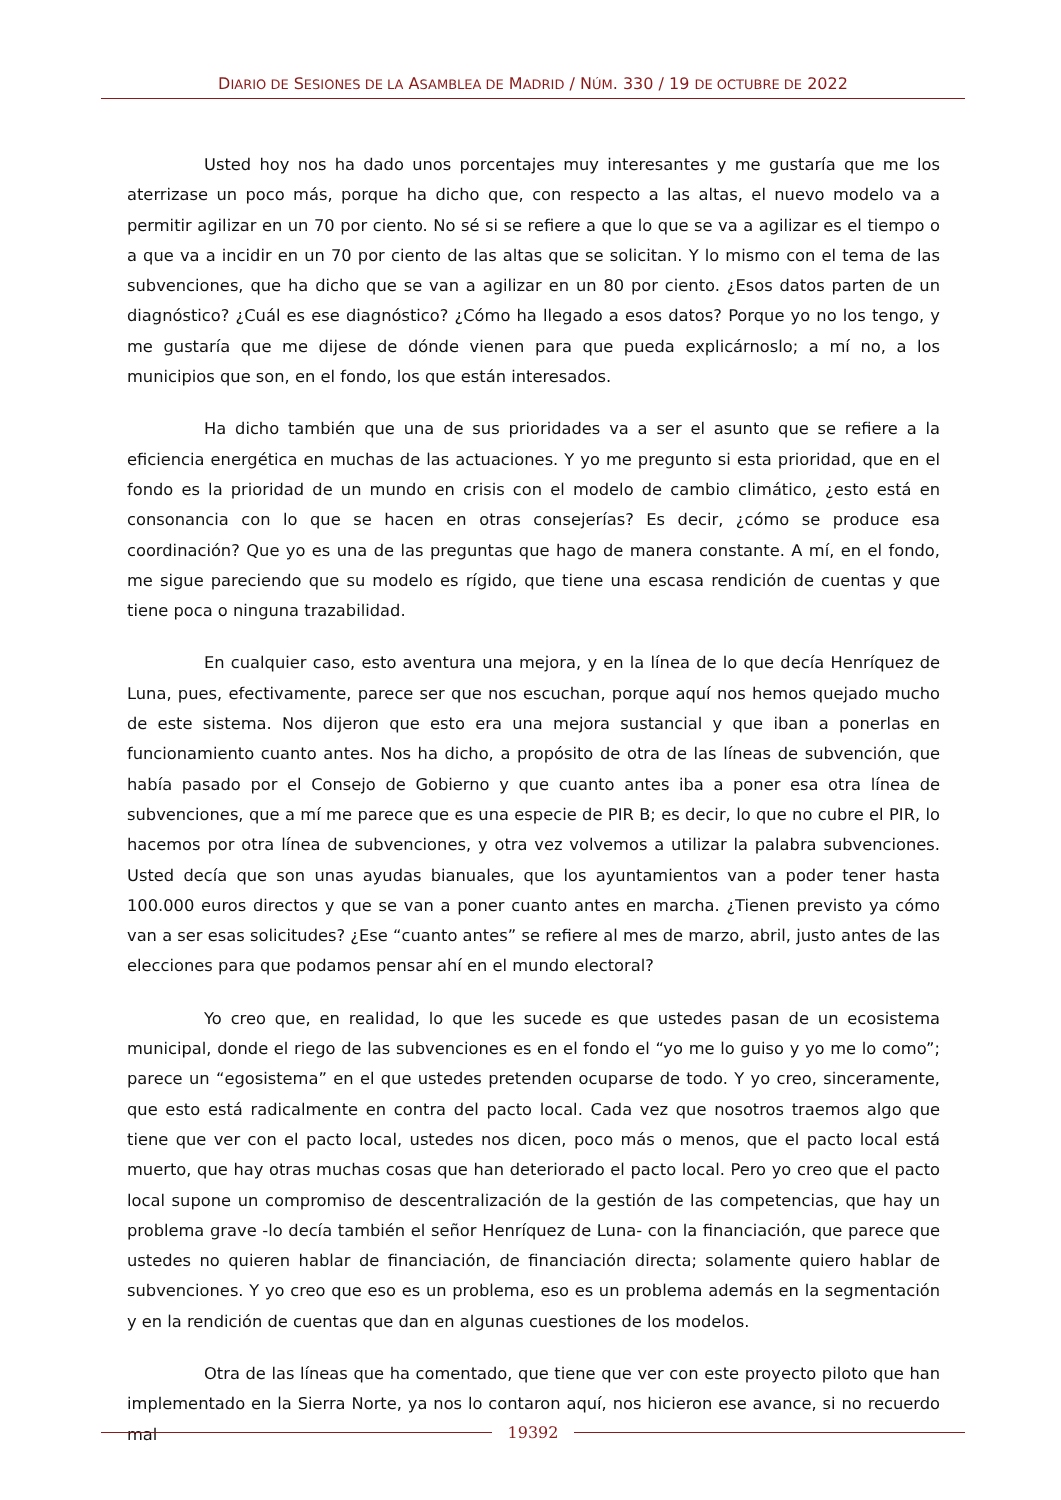DIARIO DE SESIONES DE LA ASAMBLEA DE MADRID / NÚM. 330 / 19 DE OCTUBRE DE 2022
Usted hoy nos ha dado unos porcentajes muy interesantes y me gustaría que me los aterrizase un poco más, porque ha dicho que, con respecto a las altas, el nuevo modelo va a permitir agilizar en un 70 por ciento. No sé si se refiere a que lo que se va a agilizar es el tiempo o a que va a incidir en un 70 por ciento de las altas que se solicitan. Y lo mismo con el tema de las subvenciones, que ha dicho que se van a agilizar en un 80 por ciento. ¿Esos datos parten de un diagnóstico? ¿Cuál es ese diagnóstico? ¿Cómo ha llegado a esos datos? Porque yo no los tengo, y me gustaría que me dijese de dónde vienen para que pueda explicárnoslo; a mí no, a los municipios que son, en el fondo, los que están interesados.
Ha dicho también que una de sus prioridades va a ser el asunto que se refiere a la eficiencia energética en muchas de las actuaciones. Y yo me pregunto si esta prioridad, que en el fondo es la prioridad de un mundo en crisis con el modelo de cambio climático, ¿esto está en consonancia con lo que se hacen en otras consejerías? Es decir, ¿cómo se produce esa coordinación? Que yo es una de las preguntas que hago de manera constante. A mí, en el fondo, me sigue pareciendo que su modelo es rígido, que tiene una escasa rendición de cuentas y que tiene poca o ninguna trazabilidad.
En cualquier caso, esto aventura una mejora, y en la línea de lo que decía Henríquez de Luna, pues, efectivamente, parece ser que nos escuchan, porque aquí nos hemos quejado mucho de este sistema. Nos dijeron que esto era una mejora sustancial y que iban a ponerlas en funcionamiento cuanto antes. Nos ha dicho, a propósito de otra de las líneas de subvención, que había pasado por el Consejo de Gobierno y que cuanto antes iba a poner esa otra línea de subvenciones, que a mí me parece que es una especie de PIR B; es decir, lo que no cubre el PIR, lo hacemos por otra línea de subvenciones, y otra vez volvemos a utilizar la palabra subvenciones. Usted decía que son unas ayudas bianuales, que los ayuntamientos van a poder tener hasta 100.000 euros directos y que se van a poner cuanto antes en marcha. ¿Tienen previsto ya cómo van a ser esas solicitudes? ¿Ese “cuanto antes” se refiere al mes de marzo, abril, justo antes de las elecciones para que podamos pensar ahí en el mundo electoral?
Yo creo que, en realidad, lo que les sucede es que ustedes pasan de un ecosistema municipal, donde el riego de las subvenciones es en el fondo el “yo me lo guiso y yo me lo como”; parece un “egosistema” en el que ustedes pretenden ocuparse de todo. Y yo creo, sinceramente, que esto está radicalmente en contra del pacto local. Cada vez que nosotros traemos algo que tiene que ver con el pacto local, ustedes nos dicen, poco más o menos, que el pacto local está muerto, que hay otras muchas cosas que han deteriorado el pacto local. Pero yo creo que el pacto local supone un compromiso de descentralización de la gestión de las competencias, que hay un problema grave -lo decía también el señor Henríquez de Luna- con la financiación, que parece que ustedes no quieren hablar de financiación, de financiación directa; solamente quiero hablar de subvenciones. Y yo creo que eso es un problema, eso es un problema además en la segmentación y en la rendición de cuentas que dan en algunas cuestiones de los modelos.
Otra de las líneas que ha comentado, que tiene que ver con este proyecto piloto que han implementado en la Sierra Norte, ya nos lo contaron aquí, nos hicieron ese avance, si no recuerdo mal
19392